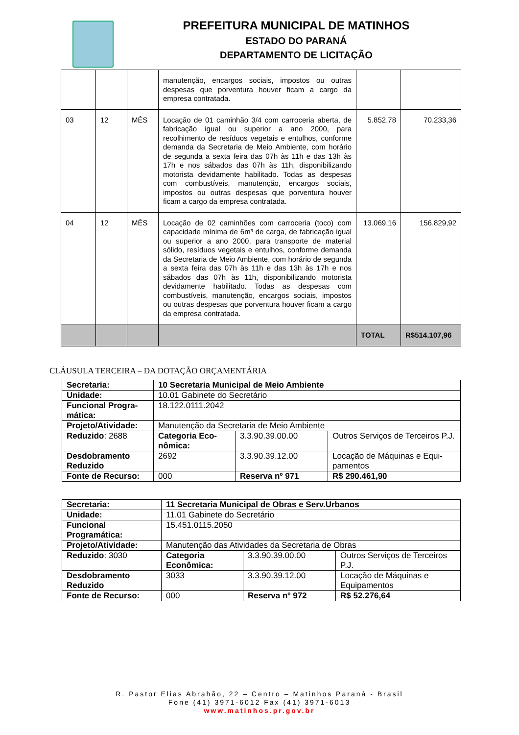PREFEITURA MUNICIPAL DE MATINHOS
ESTADO DO PARANÁ
DEPARTAMENTO DE LICITAÇÃO
| | | | manutenção, encargos sociais, impostos ou outras despesas que porventura houver ficam a cargo da empresa contratada. | | |
| 03 | 12 | MÊS | Locação de 01 caminhão 3/4 com carroceria aberta, de fabricação igual ou superior a ano 2000, para recolhimento de resíduos vegetais e entulhos, conforme demanda da Secretaria de Meio Ambiente, com horário de segunda a sexta feira das 07h às 11h e das 13h às 17h e nos sábados das 07h às 11h, disponibilizando motorista devidamente habilitado. Todas as despesas com combustíveis, manutenção, encargos sociais, impostos ou outras despesas que porventura houver ficam a cargo da empresa contratada. | 5.852,78 | 70.233,36 |
| 04 | 12 | MÊS | Locação de 02 caminhões com carroceria (toco) com capacidade mínima de 6m³ de carga, de fabricação igual ou superior a ano 2000, para transporte de material sólido, resíduos vegetais e entulhos, conforme demanda da Secretaria de Meio Ambiente, com horário de segunda a sexta feira das 07h às 11h e das 13h às 17h e nos sábados das 07h às 11h, disponibilizando motorista devidamente habilitado. Todas as despesas com combustíveis, manutenção, encargos sociais, impostos ou outras despesas que porventura houver ficam a cargo da empresa contratada. | 13.069,16 | 156.829,92 |
| | | | | TOTAL | R$514.107,96 |
CLÁUSULA TERCEIRA – DA DOTAÇÃO ORÇAMENTÁRIA
| Secretaria: | 10 Secretaria Municipal de Meio Ambiente | | |
| Unidade: | 10.01 Gabinete do Secretário | | |
| Funcional Progra-mática: | 18.122.0111.2042 | | |
| Projeto/Atividade: | Manutenção da Secretaria de Meio Ambiente | | |
| Reduzido : 2688 | Categoria Eco-nômica: | 3.3.90.39.00.00 | Outros Serviços de Terceiros P.J. |
| Desdobramento Reduzido | 2692 | 3.3.90.39.12.00 | Locação de Máquinas e Equi-pamentos |
| Fonte de Recurso: | 000 | Reserva nº 971 | R$ 290.461,90 |
| Secretaria: | 11 Secretaria Municipal de Obras e Serv.Urbanos | | |
| Unidade: | 11.01 Gabinete do Secretário | | |
| Funcional Programática: | 15.451.0115.2050 | | |
| Projeto/Atividade: | Manutenção das Atividades da Secretaria de Obras | | |
| Reduzido : 3030 | Categoria Econômica: | 3.3.90.39.00.00 | Outros Serviços de Terceiros P.J. |
| Desdobramento Reduzido | 3033 | 3.3.90.39.12.00 | Locação de Máquinas e Equipamentos |
| Fonte de Recurso: | 000 | Reserva nº 972 | R$ 52.276,64 |
R. Pastor Elias Abrahão, 22 – Centro – Matinhos Paraná - Brasil
Fone (41) 3971-6012 Fax (41) 3971-6013
www.matinhos.pr.gov.br